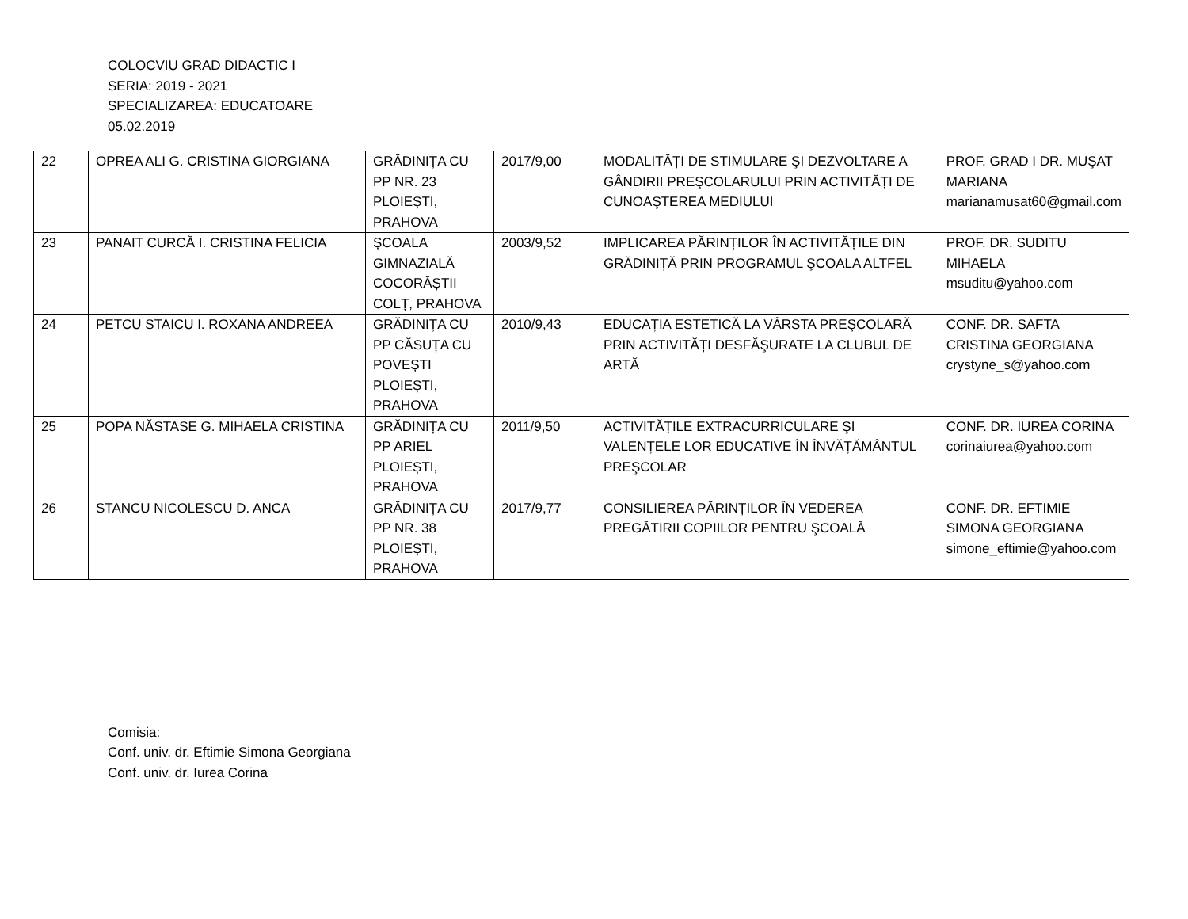COLOCVIU GRAD DIDACTIC I
SERIA: 2019 - 2021
SPECIALIZAREA: EDUCATOARE
05.02.2019
| 22 | OPREA ALI G. CRISTINA GIORGIANA | GRĂDINIȚA CU PP NR. 23 PLOIEȘTI, PRAHOVA | 2017/9,00 | MODALITĂȚI DE STIMULARE ŞI DEZVOLTARE A GÂNDIRII PREŞCOLARULUI PRIN ACTIVITĂȚI DE CUNOAŞTEREA MEDIULUI | PROF. GRAD I DR. MUŞAT MARIANA marianamusat60@gmail.com |
| 23 | PANAIT CURCĂ I. CRISTINA FELICIA | ȘCOALA GIMNAZIALĂ COCORĂȘTII COLȚ, PRAHOVA | 2003/9,52 | IMPLICAREA PĂRINȚILOR ÎN ACTIVITĂȚILE DIN GRĂDINIȚĂ PRIN PROGRAMUL ŞCOALA ALTFEL | PROF. DR. SUDITU MIHAELA msuditu@yahoo.com |
| 24 | PETCU STAICU I. ROXANA ANDREEA | GRĂDINIȚA CU PP CĂSUȚA CU POVEȘTI PLOIEȘTI, PRAHOVA | 2010/9,43 | EDUCAȚIA ESTETICĂ LA VÂRSTA PREŞCOLARĂ PRIN ACTIVITĂȚI DESFĂŞURATE LA CLUBUL DE ARTĂ | CONF. DR. SAFTA CRISTINA GEORGIANA crystyne_s@yahoo.com |
| 25 | POPA NĂSTASE G. MIHAELA CRISTINA | GRĂDINIȚA CU PP ARIEL PLOIEȘTI, PRAHOVA | 2011/9,50 | ACTIVITĂȚILE EXTRACURRICULARE ŞI VALENȚELE LOR EDUCATIVE ÎN ÎNVĂȚĂMÂNTUL PREŞCOLAR | CONF. DR. IUREA CORINA corinaiurea@yahoo.com |
| 26 | STANCU NICOLESCU D. ANCA | GRĂDINIȚA CU PP NR. 38 PLOIEȘTI, PRAHOVA | 2017/9,77 | CONSILIEREA PĂRINȚILOR ÎN VEDEREA PREGĂTIRII COPIILOR PENTRU ŞCOALĂ | CONF. DR. EFTIMIE SIMONA GEORGIANA simone_eftimie@yahoo.com |
Comisia:
Conf. univ. dr. Eftimie Simona Georgiana
Conf. univ. dr. Iurea Corina